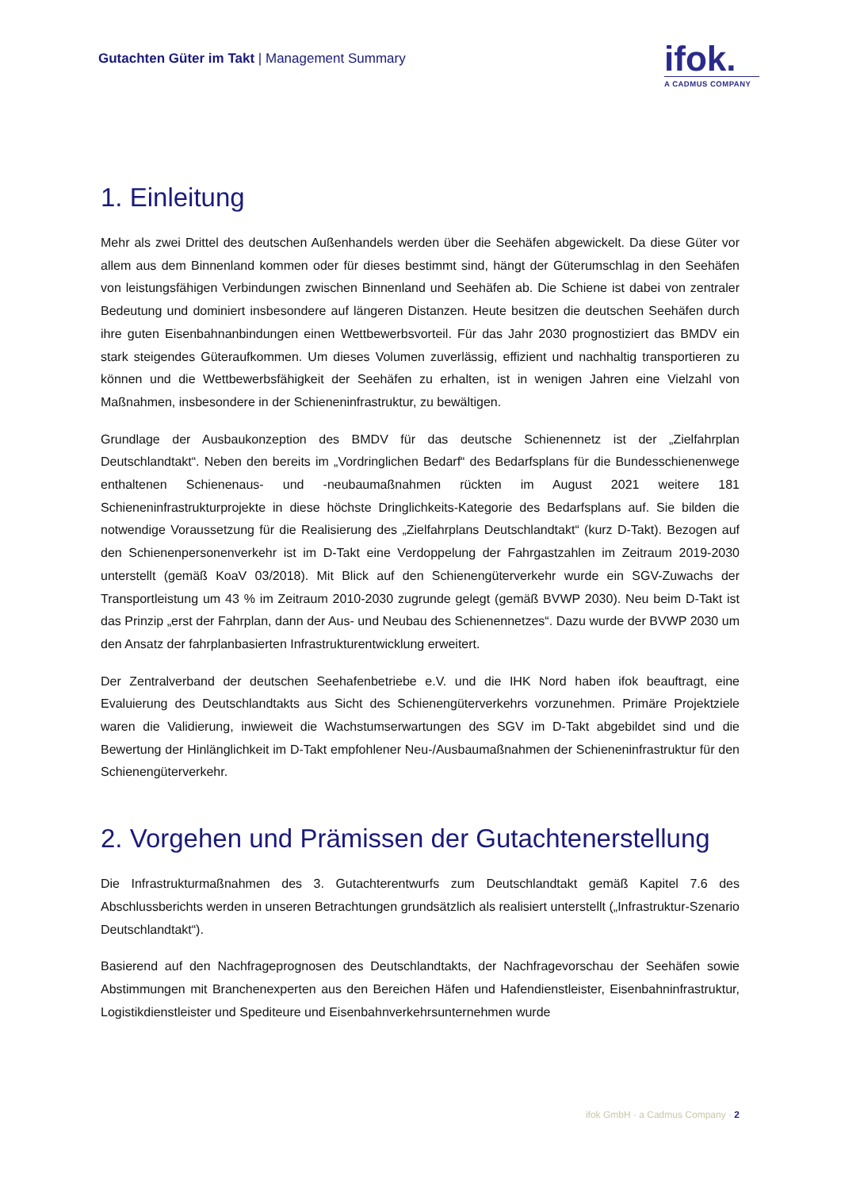Gutachten Güter im Takt | Management Summary
ifok.
A CADMUS COMPANY
1. Einleitung
Mehr als zwei Drittel des deutschen Außenhandels werden über die Seehäfen abgewickelt. Da diese Güter vor allem aus dem Binnenland kommen oder für dieses bestimmt sind, hängt der Güterumschlag in den Seehäfen von leistungsfähigen Verbindungen zwischen Binnenland und Seehäfen ab. Die Schiene ist dabei von zentraler Bedeutung und dominiert insbesondere auf längeren Distanzen. Heute besitzen die deutschen Seehäfen durch ihre guten Eisenbahnanbindungen einen Wettbewerbsvorteil. Für das Jahr 2030 prognostiziert das BMDV ein stark steigendes Güteraufkommen. Um dieses Volumen zuverlässig, effizient und nachhaltig transportieren zu können und die Wettbewerbsfähigkeit der Seehäfen zu erhalten, ist in wenigen Jahren eine Vielzahl von Maßnahmen, insbesondere in der Schieneninfrastruktur, zu bewältigen.
Grundlage der Ausbaukonzeption des BMDV für das deutsche Schienennetz ist der „Zielfahrplan Deutschlandtakt“. Neben den bereits im „Vordringlichen Bedarf“ des Bedarfsplans für die Bundesschienenwege enthaltenen Schienenaus- und -neubaumaßnahmen rückten im August 2021 weitere 181 Schieneninfrastrukturprojekte in diese höchste Dringlichkeits-Kategorie des Bedarfsplans auf. Sie bilden die notwendige Voraussetzung für die Realisierung des „Zielfahrplans Deutschlandtakt“ (kurz D-Takt). Bezogen auf den Schienenpersonenverkehr ist im D-Takt eine Verdoppelung der Fahrgastzahlen im Zeitraum 2019-2030 unterstellt (gemäß KoaV 03/2018). Mit Blick auf den Schienengüterverkehr wurde ein SGV-Zuwachs der Transportleistung um 43 % im Zeitraum 2010-2030 zugrunde gelegt (gemäß BVWP 2030). Neu beim D-Takt ist das Prinzip „erst der Fahrplan, dann der Aus- und Neubau des Schienennetzes“. Dazu wurde der BVWP 2030 um den Ansatz der fahrplanbasierten Infrastrukturentwicklung erweitert.
Der Zentralverband der deutschen Seehafenbetriebe e.V. und die IHK Nord haben ifok beauftragt, eine Evaluierung des Deutschlandtakts aus Sicht des Schienengüterverkehrs vorzunehmen. Primäre Projektziele waren die Validierung, inwieweit die Wachstumserwartungen des SGV im D-Takt abgebildet sind und die Bewertung der Hinlänglichkeit im D-Takt empfohlener Neu-/Ausbaumaßnahmen der Schieneninfrastruktur für den Schienengüterverkehr.
2. Vorgehen und Prämissen der Gutachtenerstellung
Die Infrastrukturmaßnahmen des 3. Gutachterentwurfs zum Deutschlandtakt gemäß Kapitel 7.6 des Abschlussberichts werden in unseren Betrachtungen grundsätzlich als realisiert unterstellt („Infrastruktur-Szenario Deutschlandtakt“).
Basierend auf den Nachfrageprognosen des Deutschlandtakts, der Nachfragevorschau der Seehäfen sowie Abstimmungen mit Branchenexperten aus den Bereichen Häfen und Hafendienstleister, Eisenbahninfrastruktur, Logistikdienstleister und Spediteure und Eisenbahnverkehrsunternehmen wurde
ifok GmbH · a Cadmus Company · 2